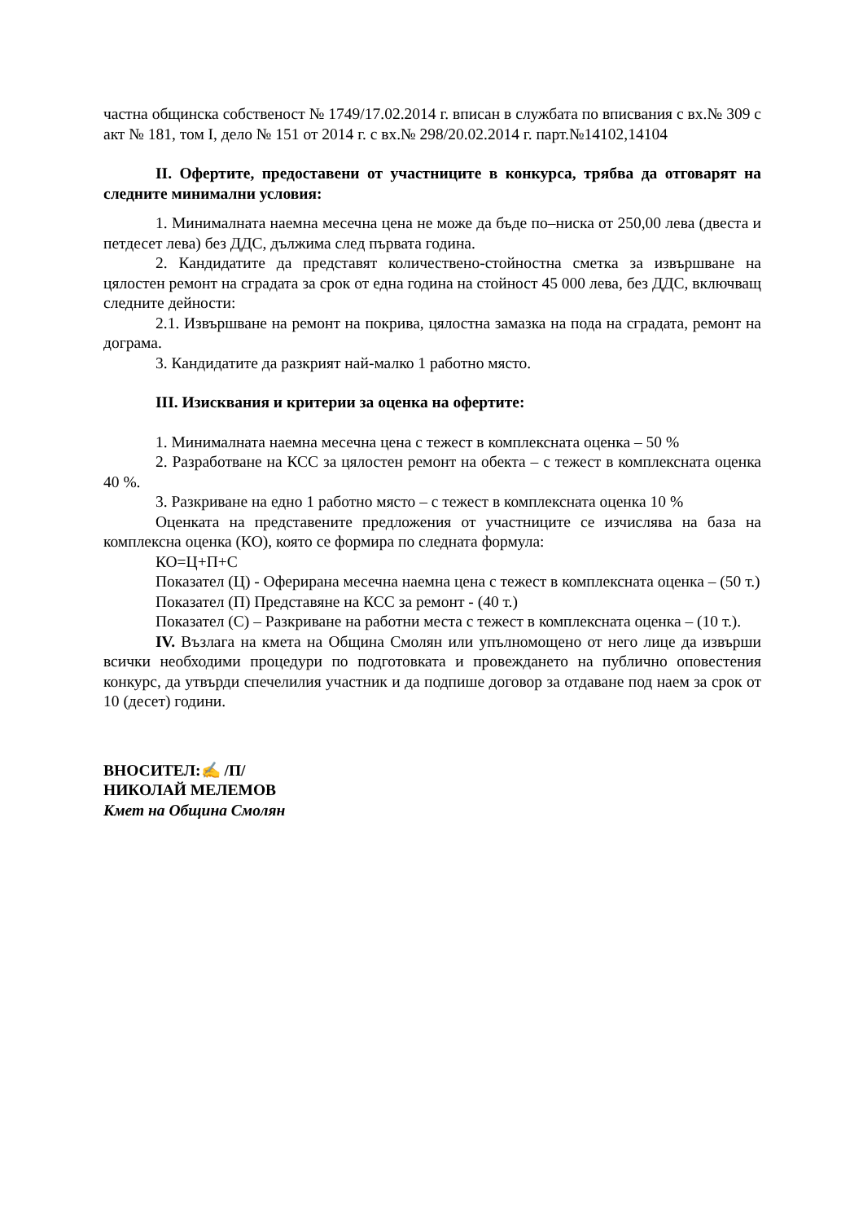частна общинска собственост № 1749/17.02.2014 г. вписан в службата по вписвания с вх.№ 309 с акт № 181, том I, дело № 151 от 2014 г. с вх.№ 298/20.02.2014 г. парт.№14102,14104
II. Офертите, предоставени от участниците в конкурса, трябва да отговарят на следните минимални условия:
1. Минималната наемна месечна цена не може да бъде по–ниска от 250,00 лева (двеста и петдесет лева) без ДДС, дължима след първата година.
2. Кандидатите да представят количествено-стойностна сметка за извършване на цялостен ремонт на сградата за срок от една година на стойност 45 000 лева, без ДДС, включващ следните дейности:
2.1. Извършване на ремонт на покрива, цялостна замазка на пода на сградата, ремонт на дограма.
3. Кандидатите да разкрият най-малко 1 работно място.
III. Изисквания и критерии за оценка на офертите:
1. Минималната наемна месечна цена с тежест в комплексната оценка – 50 %
2. Разработване на КСС за цялостен ремонт на обекта – с тежест в комплексната оценка 40 %.
3. Разкриване на едно 1 работно място – с тежест в комплексната оценка 10 %
Оценката на представените предложения от участниците се изчислява на база на комплексна оценка (КО), която се формира по следната формула:
КО=Ц+П+С
Показател (Ц) - Оферирана месечна наемна цена с тежест в комплексната оценка – (50 т.)
Показател (П) Представяне на КСС за ремонт - (40 т.)
Показател (С) – Разкриване на работни места с тежест в комплексната оценка – (10 т.).
IV. Възлага на кмета на Община Смолян или упълномощено от него лице да извърши всички необходими процедури по подготовката и провеждането на публично оповестения конкурс, да утвърди спечелилия участник и да подпише договор за отдаване под наем за срок от 10 (десет) години.
ВНОСИТЕЛ:✍ /П/
НИКОЛАЙ МЕЛЕМОВ
Кмет на Община Смолян